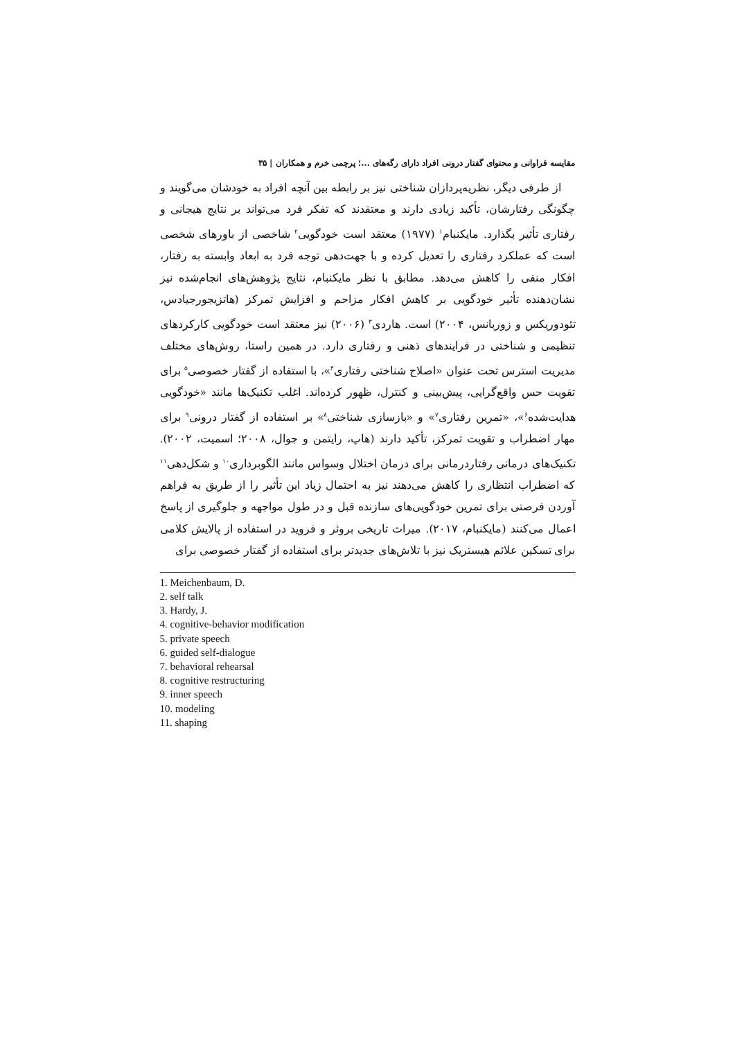مقایسه فراوانی و محتوای گفتار درونی افراد دارای رگه‌های ...؛ پرچمی خرم و همکاران | ۳۵
از طرفی دیگر، نظریه‌پردازان شناختی نیز بر رابطه بین آنچه افراد به خودشان می‌گویند و چگونگی رفتارشان، تأکید زیادی دارند و معتقدند که تفکر فرد می‌تواند بر نتایج هیجانی و رفتاری تأثیر بگذارد. مایکنبام<sup>۱</sup> (۱۹۷۷) معتقد است خودگویی<sup>۲</sup> شاخصی از باورهای شخصی است که عملکرد رفتاری را تعدیل کرده و با جهت‌دهی توجه فرد به ابعاد وابسته به رفتار، افکار منفی را کاهش می‌دهد. مطابق با نظر مایکنبام، نتایج پژوهش‌های انجام‌شده نیز نشان‌دهنده تأثیر خودگویی بر کاهش افکار مزاحم و افزایش تمرکز (هاتزیجورجیادس، تئودوریکس و زوربانس، ۲۰۰۴) است. هاردی<sup>۳</sup> (۲۰۰۶) نیز معتقد است خودگویی کارکردهای تنظیمی و شناختی در فرایندهای ذهنی و رفتاری دارد. در همین راستا، روش‌های مختلف مدیریت استرس تحت عنوان «اصلاح شناختی رفتاری<sup>۴</sup>»، با استفاده از گفتار خصوصی<sup>۵</sup> برای تقویت حس واقع‌گرایی، پیش‌بینی و کنترل، ظهور کرده‌اند. اغلب تکنیک‌ها مانند «خودگویی هدایت‌شده<sup>۶</sup>»، «تمرین رفتاری<sup>۷</sup>» و «بازسازی شناختی<sup>۸</sup>» بر استفاده از گفتار درونی<sup>۹</sup> برای مهار اضطراب و تقویت تمرکز، تأکید دارند (هاپ، رایتمن و جوال، ۲۰۰۸؛ اسمیت، ۲۰۰۲). تکنیک‌های درمانی رفتاردرمانی برای درمان اختلال وسواس مانند الگوبرداری<sup>۱۰</sup> و شکل‌دهی<sup>۱۱</sup> که اضطراب انتظاری را کاهش می‌دهند نیز به احتمال زیاد این تأثیر را از طریق به فراهم آوردن فرصتی برای تمرین خودگویی‌های سازنده قبل و در طول مواجهه و جلوگیری از پاسخ اعمال می‌کنند (مایکنبام، ۲۰۱۷). میراث تاریخی بروئر و فروید در استفاده از پالایش کلامی برای تسکین علائم هیستریک نیز با تلاش‌های جدیدتر برای استفاده از گفتار خصوصی برای
1. Meichenbaum, D.
2. self talk
3. Hardy, J.
4. cognitive-behavior modification
5. private speech
6. guided self-dialogue
7. behavioral rehearsal
8. cognitive restructuring
9. inner speech
10. modeling
11. shaping